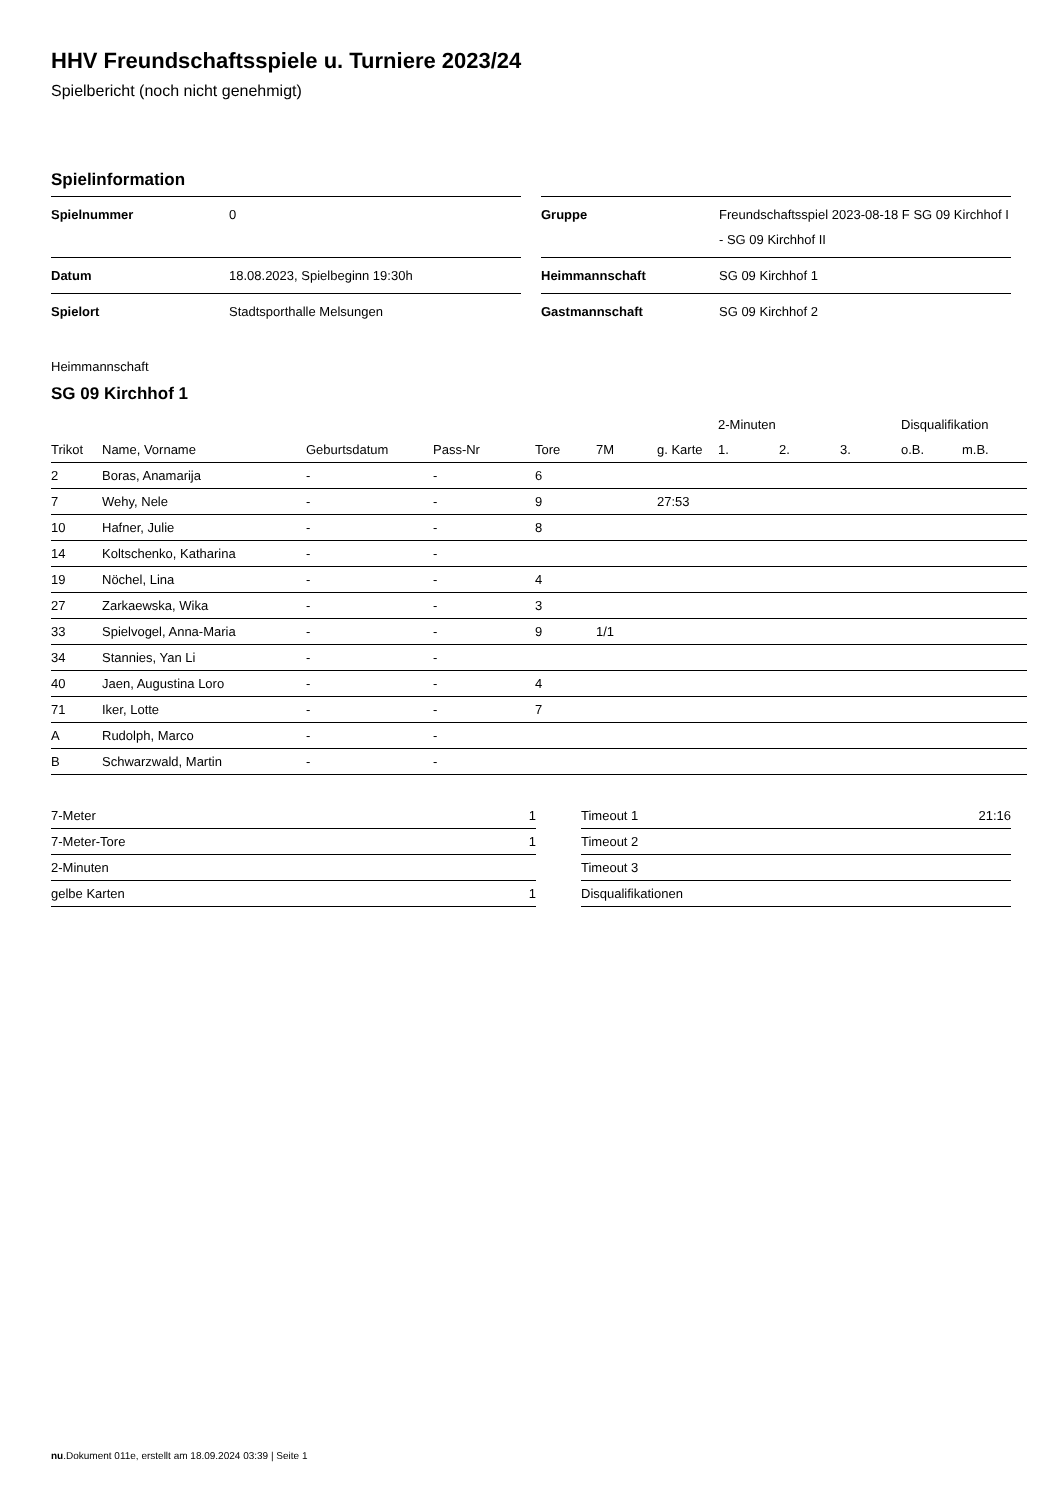HHV Freundschaftsspiele u. Turniere 2023/24
Spielbericht (noch nicht genehmigt)
Spielinformation
| Spielnummer | 0 |
| Datum | 18.08.2023, Spielbeginn 19:30h |
| Spielort | Stadtsporthalle Melsungen |
| Gruppe | Freundschaftsspiel 2023-08-18 F SG 09 Kirchhof I - SG 09 Kirchhof II |
| Heimmannschaft | SG 09 Kirchhof 1 |
| Gastmannschaft | SG 09 Kirchhof 2 |
Heimmannschaft
SG 09 Kirchhof 1
| | | | | | | | 2-Minuten | | | Disqualifikation | |
| --- | --- | --- | --- | --- | --- | --- | --- | --- | --- | --- | --- |
| Trikot | Name, Vorname | Geburtsdatum | Pass-Nr | Tore | 7M | g. Karte | 1. | 2. | 3. | o.B. | m.B. |
| 2 | Boras, Anamarija | - | - | 6 | | | | | | | |
| 7 | Wehy, Nele | - | - | 9 | | 27:53 | | | | | |
| 10 | Hafner, Julie | - | - | 8 | | | | | | | |
| 14 | Koltschenko, Katharina | - | - | | | | | | | | |
| 19 | Nöchel, Lina | - | - | 4 | | | | | | | |
| 27 | Zarkaewska, Wika | - | - | 3 | | | | | | | |
| 33 | Spielvogel, Anna-Maria | - | - | 9 | 1/1 | | | | | | |
| 34 | Stannies, Yan Li | - | - | | | | | | | | |
| 40 | Jaen, Augustina Loro | - | - | 4 | | | | | | | |
| 71 | Iker, Lotte | - | - | 7 | | | | | | | |
| A | Rudolph, Marco | - | - | | | | | | | | |
| B | Schwarzwald, Martin | - | - | | | | | | | | |
| 7-Meter | 1 |
| 7-Meter-Tore | 1 |
| 2-Minuten | |
| gelbe Karten | 1 |
| Timeout 1 | 21:16 |
| Timeout 2 | |
| Timeout 3 | |
| Disqualifikationen | |
nu.Dokument 011e, erstellt am 18.09.2024 03:39 | Seite 1